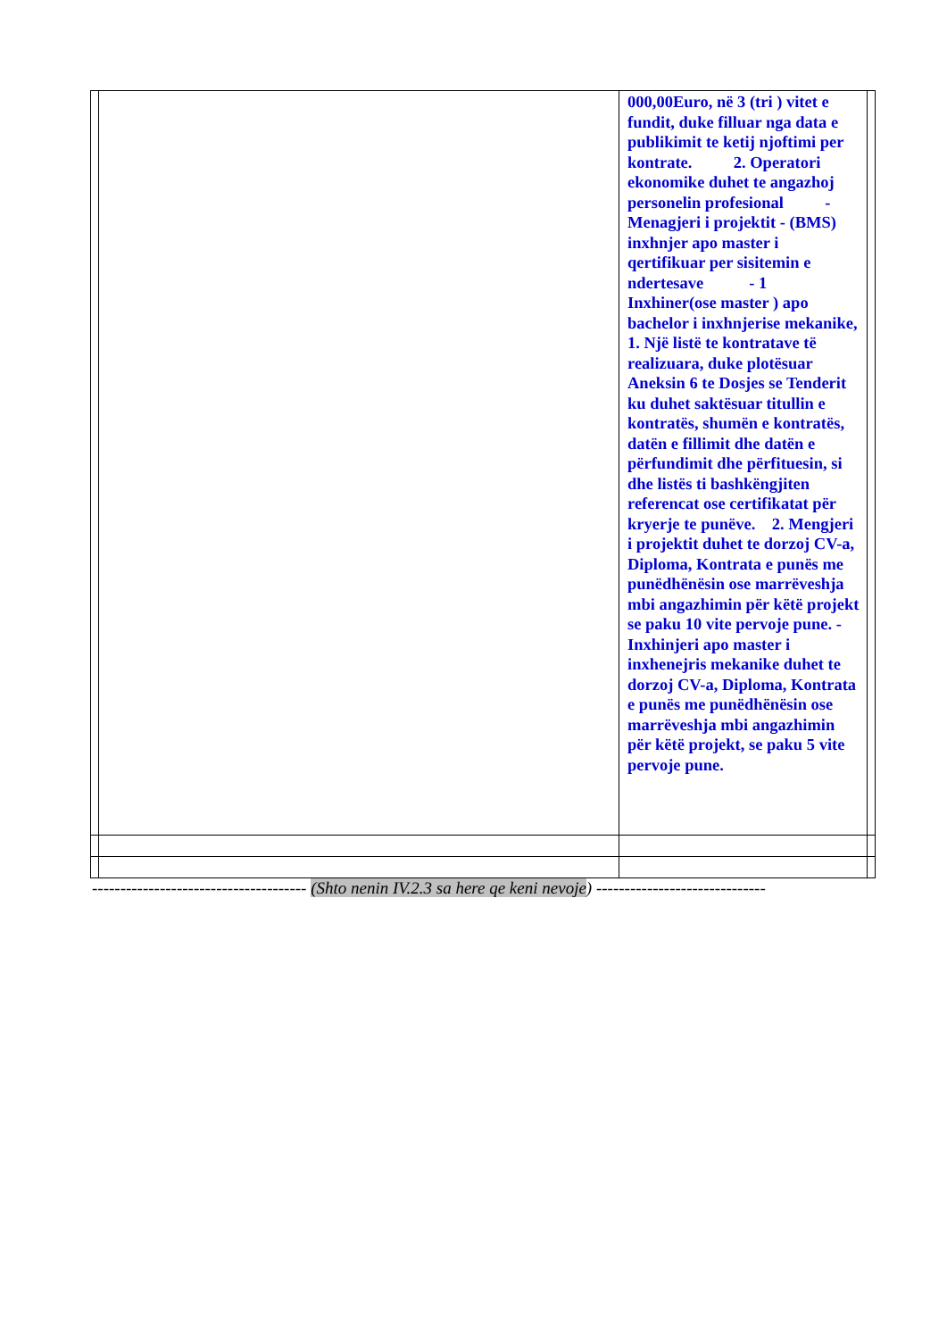| | | 000,00Euro, në 3 (tri ) vitet e fundit, duke filluar nga data e publikimit te ketij njoftimi per kontrate. 2. Operatori ekonomike duhet te angazhoj personelin profesional - Menagjeri i projektit - (BMS) inxhnjer apo master i qertifikuar per sisitemin e ndertesave - 1 Inxhiner(ose master ) apo bachelor i inxhnjerise mekanike, 1. Një listë te kontratave të realizuara, duke plotësuar Aneksin 6 te Dosjes se Tenderit ku duhet saktësuar titullin e kontratës, shumën e kontratës, datën e fillimit dhe datën e përfundimit dhe përfituesin, si dhe listës ti bashkëngjiten referencat ose certifikatat për kryerje te punëve. 2. Mengjeri i projektit duhet te dorzoj CV-a, Diploma, Kontrata e punës me punëdhënësin ose marrëveshja mbi angazhimin për këtë projekt se paku 10 vite pervoje pune. - Inxhinjeri apo master i inxhenejris mekanike duhet te dorzoj CV-a, Diploma, Kontrata e punës me punëdhënësin ose marrëveshja mbi angazhimin për këtë projekt, se paku 5 vite pervoje pune. | |
-------------------------------------- (Shto nenin IV.2.3 sa here qe keni nevoje) ------------------------------